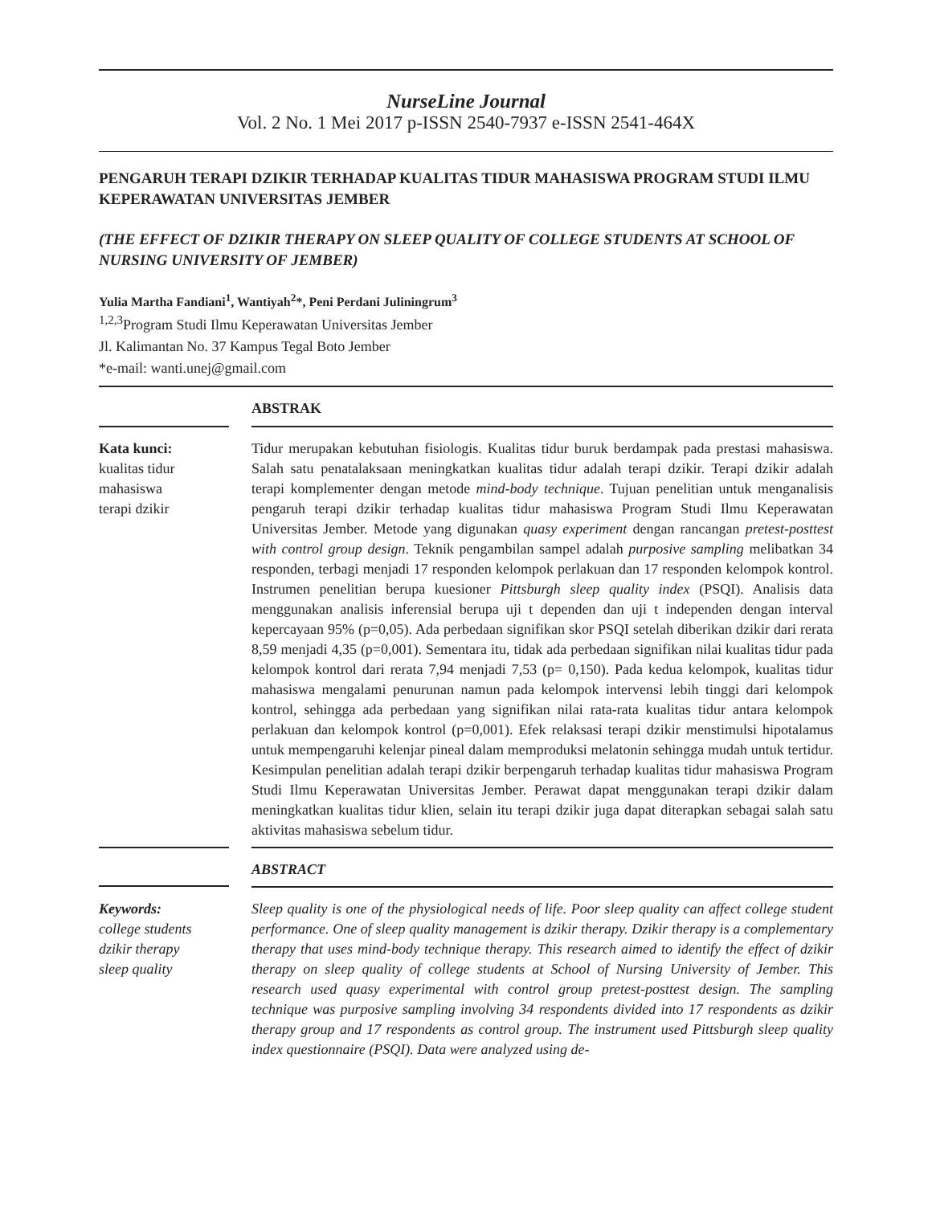NurseLine Journal
Vol. 2 No. 1 Mei 2017 p-ISSN 2540-7937 e-ISSN 2541-464X
PENGARUH TERAPI DZIKIR TERHADAP KUALITAS TIDUR MAHASISWA PROGRAM STUDI ILMU KEPERAWATAN UNIVERSITAS JEMBER
(THE EFFECT OF DZIKIR THERAPY ON SLEEP QUALITY OF COLLEGE STUDENTS AT SCHOOL OF NURSING UNIVERSITY OF JEMBER)
Yulia Martha Fandiani<sup>1</sup>, Wantiyah<sup>2</sup>*, Peni Perdani Juliningrum<sup>3</sup>
<sup>1,2,3</sup>Program Studi Ilmu Keperawatan Universitas Jember
Jl. Kalimantan No. 37 Kampus Tegal Boto Jember
*e-mail: wanti.unej@gmail.com
ABSTRAK
Kata kunci:
kualitas tidur
mahasiswa
terapi dzikir
Tidur merupakan kebutuhan fisiologis. Kualitas tidur buruk berdampak pada prestasi mahasiswa. Salah satu penatalaksaan meningkatkan kualitas tidur adalah terapi dzikir. Terapi dzikir adalah terapi komplementer dengan metode mind-body technique. Tujuan penelitian untuk menganalisis pengaruh terapi dzikir terhadap kualitas tidur mahasiswa Program Studi Ilmu Keperawatan Universitas Jember. Metode yang digunakan quasy experiment dengan rancangan pretest-posttest with control group design. Teknik pengambilan sampel adalah purposive sampling melibatkan 34 responden, terbagi menjadi 17 responden kelompok perlakuan dan 17 responden kelompok kontrol. Instrumen penelitian berupa kuesioner Pittsburgh sleep quality index (PSQI). Analisis data menggunakan analisis inferensial berupa uji t dependen dan uji t independen dengan interval kepercayaan 95% (p=0,05). Ada perbedaan signifikan skor PSQI setelah diberikan dzikir dari rerata 8,59 menjadi 4,35 (p=0,001). Sementara itu, tidak ada perbedaan signifikan nilai kualitas tidur pada kelompok kontrol dari rerata 7,94 menjadi 7,53 (p= 0,150). Pada kedua kelompok, kualitas tidur mahasiswa mengalami penurunan namun pada kelompok intervensi lebih tinggi dari kelompok kontrol, sehingga ada perbedaan yang signifikan nilai rata-rata kualitas tidur antara kelompok perlakuan dan kelompok kontrol (p=0,001). Efek relaksasi terapi dzikir menstimulsi hipotalamus untuk mempengaruhi kelenjar pineal dalam memproduksi melatonin sehingga mudah untuk tertidur. Kesimpulan penelitian adalah terapi dzikir berpengaruh terhadap kualitas tidur mahasiswa Program Studi Ilmu Keperawatan Universitas Jember. Perawat dapat menggunakan terapi dzikir dalam meningkatkan kualitas tidur klien, selain itu terapi dzikir juga dapat diterapkan sebagai salah satu aktivitas mahasiswa sebelum tidur.
ABSTRACT
Keywords:
college students
dzikir therapy
sleep quality
Sleep quality is one of the physiological needs of life. Poor sleep quality can affect college student performance. One of sleep quality management is dzikir therapy. Dzikir therapy is a complementary therapy that uses mind-body technique therapy. This research aimed to identify the effect of dzikir therapy on sleep quality of college students at School of Nursing University of Jember. This research used quasy experimental with control group pretest-posttest design. The sampling technique was purposive sampling involving 34 respondents divided into 17 respondents as dzikir therapy group and 17 respondents as control group. The instrument used Pittsburgh sleep quality index questionnaire (PSQI). Data were analyzed using de-